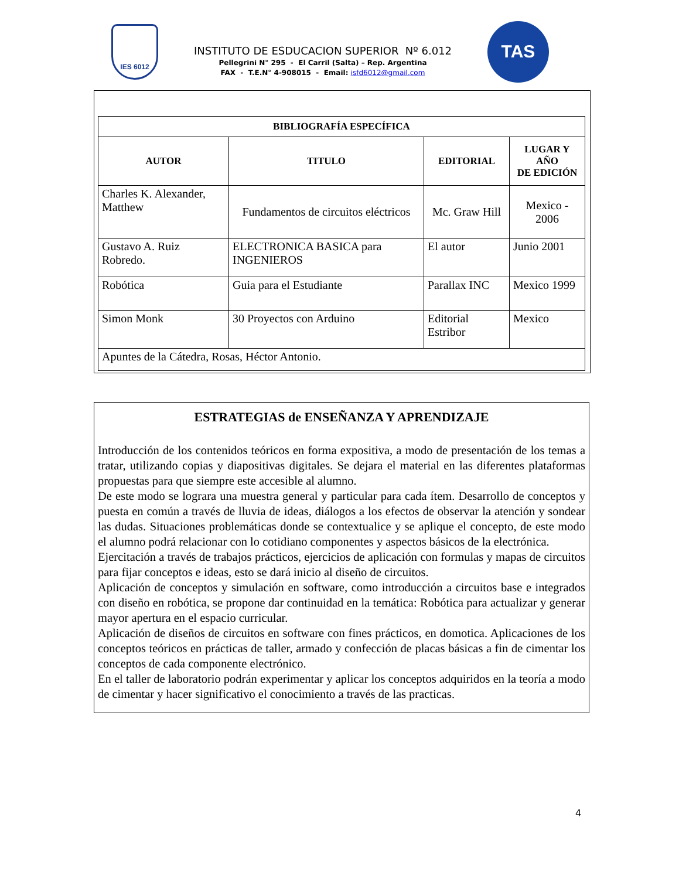IES 6012
INSTITUTO DE ESDUCACION SUPERIOR Nº 6.012
Pellegrini N° 295 - El Carril (Salta) – Rep. Argentina
FAX - T.E.N° 4-908015 - Email: isfd6012@gmail.com
TAS
| BIBLIOGRAFÍA ESPECÍFICA | | | |
| --- | --- | --- | --- |
| AUTOR | TITULO | EDITORIAL | LUGAR Y AÑO DE EDICIÓN |
| Charles K. Alexander, Matthew | Fundamentos de circuitos eléctricos | Mc. Graw Hill | Mexico - 2006 |
| Gustavo A. Ruiz Robredo. | ELECTRONICA BASICA para INGENIEROS | El autor | Junio 2001 |
| Robótica | Guia para el Estudiante | Parallax INC | Mexico 1999 |
| Simon Monk | 30 Proyectos con Arduino | Editorial Estribor | Mexico |
| Apuntes de la Cátedra, Rosas, Héctor Antonio. | | | |
ESTRATEGIAS de ENSEÑANZA Y APRENDIZAJE
Introducción de los contenidos teóricos en forma expositiva, a modo de presentación de los temas a tratar, utilizando copias y diapositivas digitales. Se dejara el material en las diferentes plataformas propuestas para que siempre este accesible al alumno.
De este modo se lograra una muestra general y particular para cada ítem. Desarrollo de conceptos y puesta en común a través de lluvia de ideas, diálogos a los efectos de observar la atención y sondear las dudas. Situaciones problemáticas donde se contextualice y se aplique el concepto, de este modo el alumno podrá relacionar con lo cotidiano componentes y aspectos básicos de la electrónica.
Ejercitación a través de trabajos prácticos, ejercicios de aplicación con formulas y mapas de circuitos para fijar conceptos e ideas, esto se dará inicio al diseño de circuitos.
Aplicación de conceptos y simulación en software, como introducción a circuitos base e integrados con diseño en robótica, se propone dar continuidad en la temática: Robótica para actualizar y generar mayor apertura en el espacio curricular.
Aplicación de diseños de circuitos en software con fines prácticos, en domotica. Aplicaciones de los conceptos teóricos en prácticas de taller, armado y confección de placas básicas a fin de cimentar los conceptos de cada componente electrónico.
En el taller de laboratorio podrán experimentar y aplicar los conceptos adquiridos en la teoría a modo de cimentar y hacer significativo el conocimiento a través de las practicas.
4